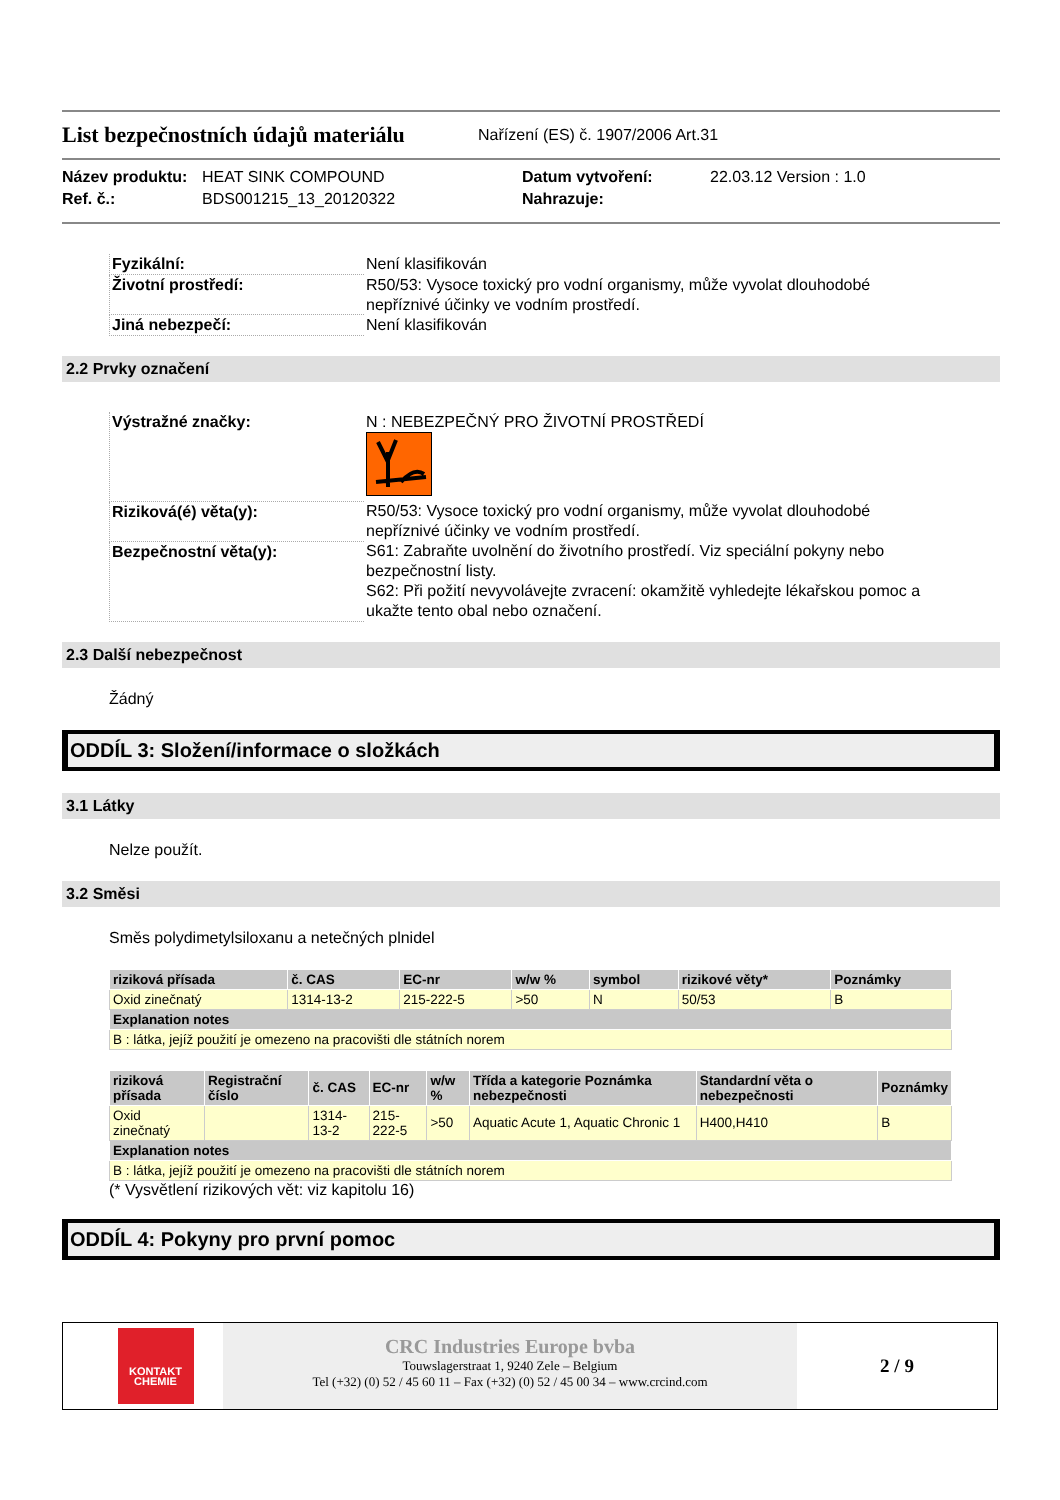List bezpečnostních údajů materiálu
Nařízení (ES) č. 1907/2006 Art.31
Název produktu: HEAT SINK COMPOUND Datum vytvoření: 22.03.12 Version : 1.0 Ref. č.: BDS001215_13_20120322 Nahrazuje:
| Fyzikální: | Není klasifikován |
| Životní prostředí: | R50/53: Vysoce toxický pro vodní organismy, může vyvolat dlouhodobé nepříznivé účinky ve vodním prostředí. |
| Jiná nebezpečí: | Není klasifikován |
2.2 Prvky označení
| Výstražné značky: | N : NEBEZPEČNÝ PRO ŽIVOTNÍ PROSTŘEDÍ |
| Riziková(é) věta(y): | R50/53: Vysoce toxický pro vodní organismy, může vyvolat dlouhodobé nepříznivé účinky ve vodním prostředí. |
| Bezpečnostní věta(y): | S61: Zabraňte uvolnění do životního prostředí. Viz speciální pokyny nebo bezpečnostní listy. S62: Při požití nevyvolávejte zvracení: okamžitě vyhledejte lékařskou pomoc a ukažte tento obal nebo označení. |
2.3 Další nebezpečnost
Žádný
ODDÍL 3: Složení/informace o složkách
3.1 Látky
Nelze použít.
3.2 Směsi
Směs polydimetylsiloxanu a netečných plnidel
| riziková přísada | č. CAS | EC-nr | w/w % | symbol | rizikové věty* | Poznámky |
| --- | --- | --- | --- | --- | --- | --- |
| Oxid zinečnatý | 1314-13-2 | 215-222-5 | >50 | N | 50/53 | B |
| Explanation notes | | | | | | |
| B : látka, jejíž použití je omezeno na pracovišti dle státních norem | | | | | | |
| riziková přísada | Registrační číslo | č. CAS | EC-nr | w/w % | Třída a kategorie Poznámka nebezpečnosti | Standardní věta o nebezpečnosti | Poznámky |
| --- | --- | --- | --- | --- | --- | --- | --- |
| Oxid zinečnatý | | 1314-13-2 | 215-222-5 | >50 | Aquatic Acute 1, Aquatic Chronic 1 | H400,H410 | B |
| Explanation notes | | | | | | | |
| B : látka, jejíž použití je omezeno na pracovišti dle státních norem | | | | | | | |
(* Vysvětlení rizikových vět: viz kapitolu 16)
ODDÍL 4: Pokyny pro první pomoc
KONTAKT CHEMIE
CRC Industries Europe bvba
Touwslagerstraat 1, 9240 Zele – Belgium
Tel (+32) (0) 52 / 45 60 11 – Fax (+32) (0) 52 / 45 00 34 – www.crcind.com
2 / 9